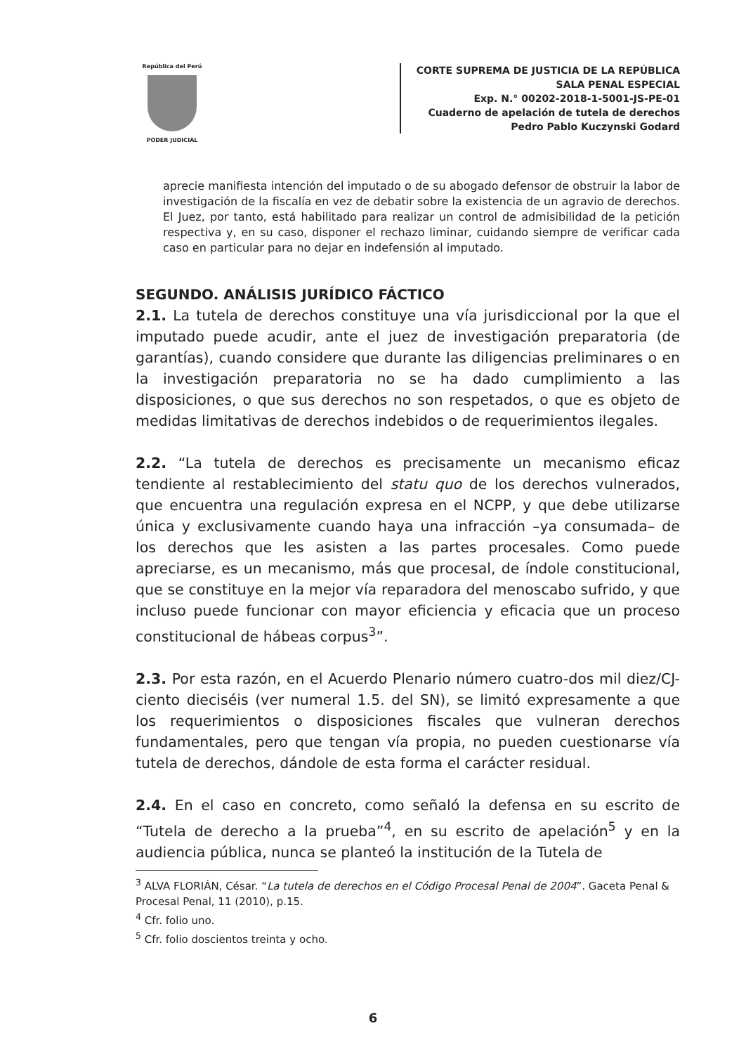República del Perú
PODER JUDICIAL
CORTE SUPREMA DE JUSTICIA DE LA REPÚBLICA
SALA PENAL ESPECIAL
Exp. N.° 00202-2018-1-5001-JS-PE-01
Cuaderno de apelación de tutela de derechos
Pedro Pablo Kuczynski Godard
aprecie manifiesta intención del imputado o de su abogado defensor de obstruir la labor de investigación de la fiscalía en vez de debatir sobre la existencia de un agravio de derechos. El Juez, por tanto, está habilitado para realizar un control de admisibilidad de la petición respectiva y, en su caso, disponer el rechazo liminar, cuidando siempre de verificar cada caso en particular para no dejar en indefensión al imputado.
SEGUNDO. ANÁLISIS JURÍDICO FÁCTICO
2.1. La tutela de derechos constituye una vía jurisdiccional por la que el imputado puede acudir, ante el juez de investigación preparatoria (de garantías), cuando considere que durante las diligencias preliminares o en la investigación preparatoria no se ha dado cumplimiento a las disposiciones, o que sus derechos no son respetados, o que es objeto de medidas limitativas de derechos indebidos o de requerimientos ilegales.
2.2. “La tutela de derechos es precisamente un mecanismo eficaz tendiente al restablecimiento del statu quo de los derechos vulnerados, que encuentra una regulación expresa en el NCPP, y que debe utilizarse única y exclusivamente cuando haya una infracción –ya consumada– de los derechos que les asisten a las partes procesales. Como puede apreciarse, es un mecanismo, más que procesal, de índole constitucional, que se constituye en la mejor vía reparadora del menoscabo sufrido, y que incluso puede funcionar con mayor eficiencia y eficacia que un proceso constitucional de hábeas corpus<sup>3</sup>”.
2.3. Por esta razón, en el Acuerdo Plenario número cuatro-dos mil diez/CJ-ciento dieciséis (ver numeral 1.5. del SN), se limitó expresamente a que los requerimientos o disposiciones fiscales que vulneran derechos fundamentales, pero que tengan vía propia, no pueden cuestionarse vía tutela de derechos, dándole de esta forma el carácter residual.
2.4. En el caso en concreto, como señaló la defensa en su escrito de “Tutela de derecho a la prueba”<sup>4</sup>, en su escrito de apelación<sup>5</sup> y en la audiencia pública, nunca se planteó la institución de la Tutela de
<sup>3</sup> ALVA FLORIÁN, César. “La tutela de derechos en el Código Procesal Penal de 2004”. Gaceta Penal & Procesal Penal, 11 (2010), p.15.
<sup>4</sup> Cfr. folio uno.
<sup>5</sup> Cfr. folio doscientos treinta y ocho.
6